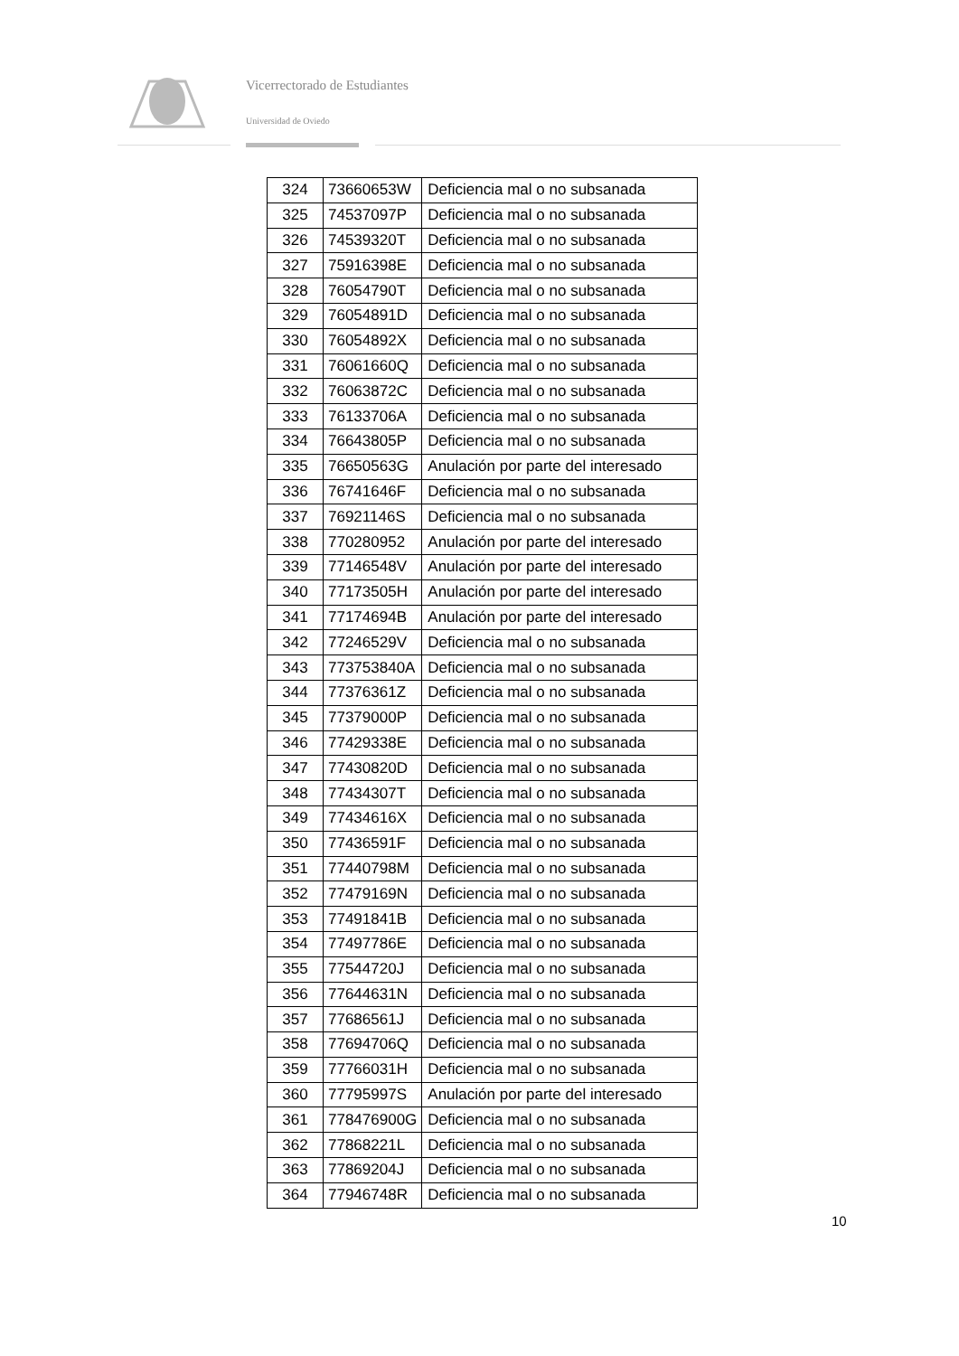Vicerrectorado de Estudiantes
Universidad de Oviedo
| 324 | 73660653W | Deficiencia mal o no subsanada |
| 325 | 74537097P | Deficiencia mal o no subsanada |
| 326 | 74539320T | Deficiencia mal o no subsanada |
| 327 | 75916398E | Deficiencia mal o no subsanada |
| 328 | 76054790T | Deficiencia mal o no subsanada |
| 329 | 76054891D | Deficiencia mal o no subsanada |
| 330 | 76054892X | Deficiencia mal o no subsanada |
| 331 | 76061660Q | Deficiencia mal o no subsanada |
| 332 | 76063872C | Deficiencia mal o no subsanada |
| 333 | 76133706A | Deficiencia mal o no subsanada |
| 334 | 76643805P | Deficiencia mal o no subsanada |
| 335 | 76650563G | Anulación por parte del interesado |
| 336 | 76741646F | Deficiencia mal o no subsanada |
| 337 | 76921146S | Deficiencia mal o no subsanada |
| 338 | 770280952 | Anulación por parte del interesado |
| 339 | 77146548V | Anulación por parte del interesado |
| 340 | 77173505H | Anulación por parte del interesado |
| 341 | 77174694B | Anulación por parte del interesado |
| 342 | 77246529V | Deficiencia mal o no subsanada |
| 343 | 773753840A | Deficiencia mal o no subsanada |
| 344 | 77376361Z | Deficiencia mal o no subsanada |
| 345 | 77379000P | Deficiencia mal o no subsanada |
| 346 | 77429338E | Deficiencia mal o no subsanada |
| 347 | 77430820D | Deficiencia mal o no subsanada |
| 348 | 77434307T | Deficiencia mal o no subsanada |
| 349 | 77434616X | Deficiencia mal o no subsanada |
| 350 | 77436591F | Deficiencia mal o no subsanada |
| 351 | 77440798M | Deficiencia mal o no subsanada |
| 352 | 77479169N | Deficiencia mal o no subsanada |
| 353 | 77491841B | Deficiencia mal o no subsanada |
| 354 | 77497786E | Deficiencia mal o no subsanada |
| 355 | 77544720J | Deficiencia mal o no subsanada |
| 356 | 77644631N | Deficiencia mal o no subsanada |
| 357 | 77686561J | Deficiencia mal o no subsanada |
| 358 | 77694706Q | Deficiencia mal o no subsanada |
| 359 | 77766031H | Deficiencia mal o no subsanada |
| 360 | 77795997S | Anulación por parte del interesado |
| 361 | 778476900G | Deficiencia mal o no subsanada |
| 362 | 77868221L | Deficiencia mal o no subsanada |
| 363 | 77869204J | Deficiencia mal o no subsanada |
| 364 | 77946748R | Deficiencia mal o no subsanada |
10